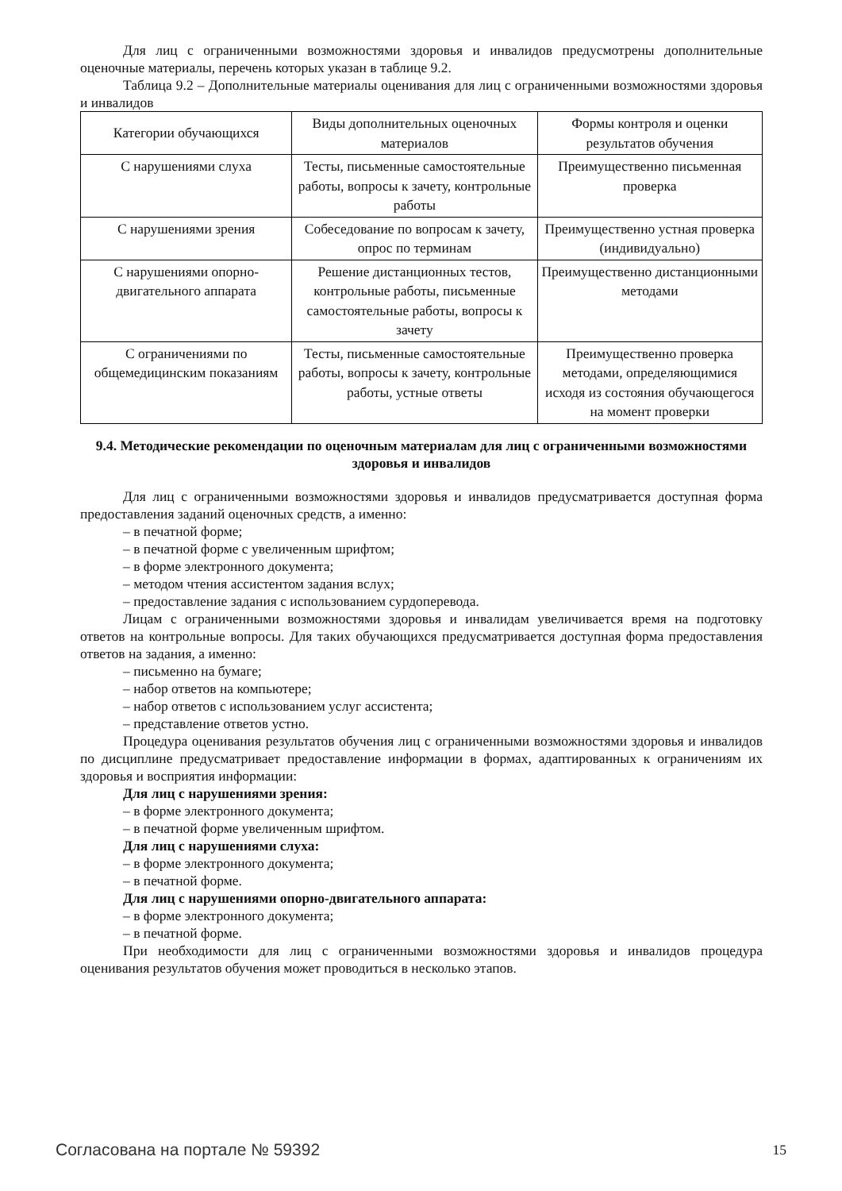Для лиц с ограниченными возможностями здоровья и инвалидов предусмотрены дополнительные оценочные материалы, перечень которых указан в таблице 9.2.
Таблица 9.2 – Дополнительные материалы оценивания для лиц с ограниченными возможностями здоровья и инвалидов
| Категории обучающихся | Виды дополнительных оценочных материалов | Формы контроля и оценки результатов обучения |
| С нарушениями слуха | Тесты, письменные самостоятельные работы, вопросы к зачету, контрольные работы | Преимущественно письменная проверка |
| С нарушениями зрения | Собеседование по вопросам к зачету, опрос по терминам | Преимущественно устная проверка (индивидуально) |
| С нарушениями опорно-двигательного аппарата | Решение дистанционных тестов, контрольные работы, письменные самостоятельные работы, вопросы к зачету | Преимущественно дистанционными методами |
| С ограничениями по общемедицинским показаниям | Тесты, письменные самостоятельные работы, вопросы к зачету, контрольные работы, устные ответы | Преимущественно проверка методами, определяющимися исходя из состояния обучающегося на момент проверки |
9.4. Методические рекомендации по оценочным материалам для лиц с ограниченными возможностями здоровья и инвалидов
Для лиц с ограниченными возможностями здоровья и инвалидов предусматривается доступная форма предоставления заданий оценочных средств, а именно:
– в печатной форме;
– в печатной форме с увеличенным шрифтом;
– в форме электронного документа;
– методом чтения ассистентом задания вслух;
– предоставление задания с использованием сурдоперевода.
Лицам с ограниченными возможностями здоровья и инвалидам увеличивается время на подготовку ответов на контрольные вопросы. Для таких обучающихся предусматривается доступная форма предоставления ответов на задания, а именно:
– письменно на бумаге;
– набор ответов на компьютере;
– набор ответов с использованием услуг ассистента;
– представление ответов устно.
Процедура оценивания результатов обучения лиц с ограниченными возможностями здоровья и инвалидов по дисциплине предусматривает предоставление информации в формах, адаптированных к ограничениям их здоровья и восприятия информации:
Для лиц с нарушениями зрения:
– в форме электронного документа;
– в печатной форме увеличенным шрифтом.
Для лиц с нарушениями слуха:
– в форме электронного документа;
– в печатной форме.
Для лиц с нарушениями опорно-двигательного аппарата:
– в форме электронного документа;
– в печатной форме.
При необходимости для лиц с ограниченными возможностями здоровья и инвалидов процедура оценивания результатов обучения может проводиться в несколько этапов.
Согласована на портале № 59392 15